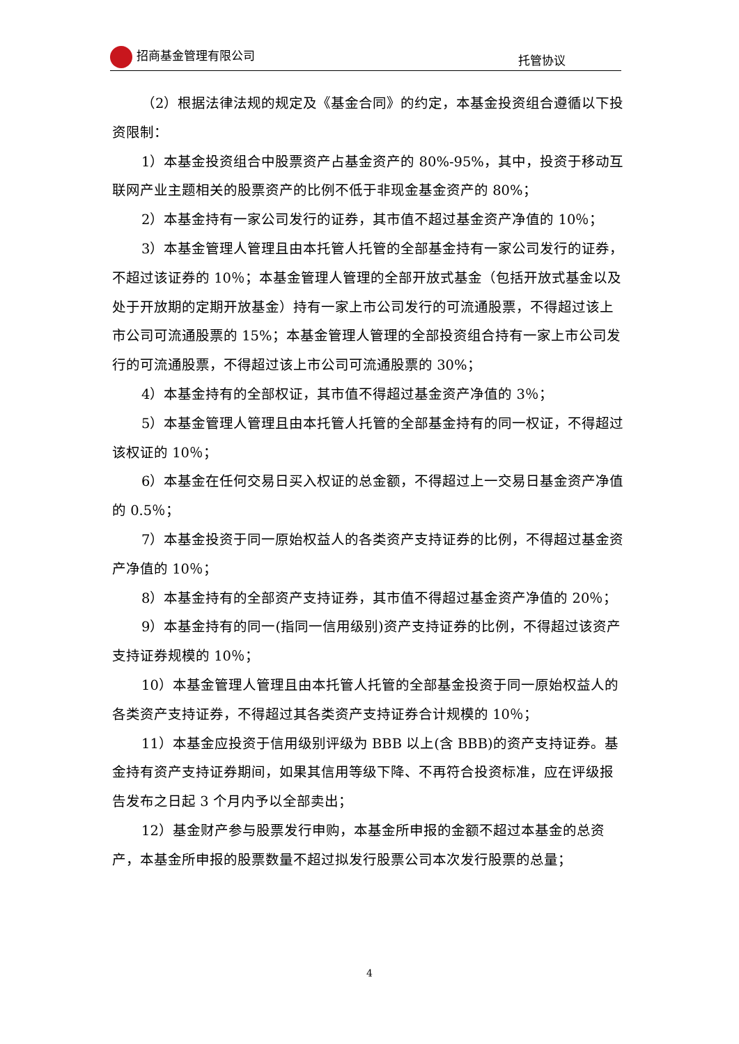招商基金管理有限公司 托管协议
（2）根据法律法规的规定及《基金合同》的约定，本基金投资组合遵循以下投资限制：
1）本基金投资组合中股票资产占基金资产的 80%-95%，其中，投资于移动互联网产业主题相关的股票资产的比例不低于非现金基金资产的 80%；
2）本基金持有一家公司发行的证券，其市值不超过基金资产净值的 10％；
3）本基金管理人管理且由本托管人托管的全部基金持有一家公司发行的证券，不超过该证券的 10％；本基金管理人管理的全部开放式基金（包括开放式基金以及处于开放期的定期开放基金）持有一家上市公司发行的可流通股票，不得超过该上市公司可流通股票的 15%；本基金管理人管理的全部投资组合持有一家上市公司发行的可流通股票，不得超过该上市公司可流通股票的 30%；
4）本基金持有的全部权证，其市值不得超过基金资产净值的 3％；
5）本基金管理人管理且由本托管人托管的全部基金持有的同一权证，不得超过该权证的 10％；
6）本基金在任何交易日买入权证的总金额，不得超过上一交易日基金资产净值的 0.5％；
7）本基金投资于同一原始权益人的各类资产支持证券的比例，不得超过基金资产净值的 10％；
8）本基金持有的全部资产支持证券，其市值不得超过基金资产净值的 20％；
9）本基金持有的同一(指同一信用级别)资产支持证券的比例，不得超过该资产支持证券规模的 10％；
10）本基金管理人管理且由本托管人托管的全部基金投资于同一原始权益人的各类资产支持证券，不得超过其各类资产支持证券合计规模的 10％；
11）本基金应投资于信用级别评级为 BBB 以上(含 BBB)的资产支持证券。基金持有资产支持证券期间，如果其信用等级下降、不再符合投资标准，应在评级报告发布之日起 3 个月内予以全部卖出；
12）基金财产参与股票发行申购，本基金所申报的金额不超过本基金的总资产，本基金所申报的股票数量不超过拟发行股票公司本次发行股票的总量；
4